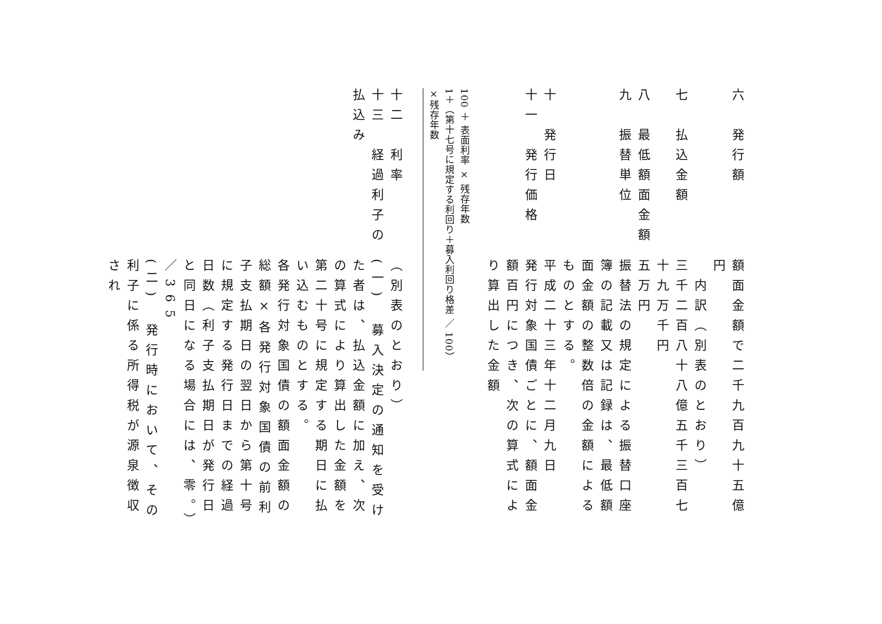六　発行額
額面金額で二千九百九十五億円
内訳（別表のとおり）
七　払込金額
三千二百八十八億五千三百七十九万千円
八　最低額面金額
五万円
九　振替単位
振替法の規定による振替口座簿の記載又は記録は、最低額面金額の整数倍の金額によるものとする。
十　発行日
平成二十三年十二月九日
十一　発行価格
発行対象国債ごとに、額面金額百円につき、次の算式により算出した金額
100 ＋ 表面利率 × 残存年数
1＋（第十七号に規定する利回り＋募入利回り格差 ／ 100）×残存年数
十二　利率
（別表のとおり）
十三　経過利子の払込み
(一)　募入決定の通知を受けた者は、払込金額に加え、次の算式により算出した金額を第二十号に規定する期日に払い込むものとする。
各発行対象国債の額面金額の総額×各発行対象国債の前利子支払期日の翌日から第十号に規定する発行日までの経過日数（利子支払期日が発行日と同日になる場合には、零。）／365
(二)　発行時において、その利子に係る所得税が源泉徴収され